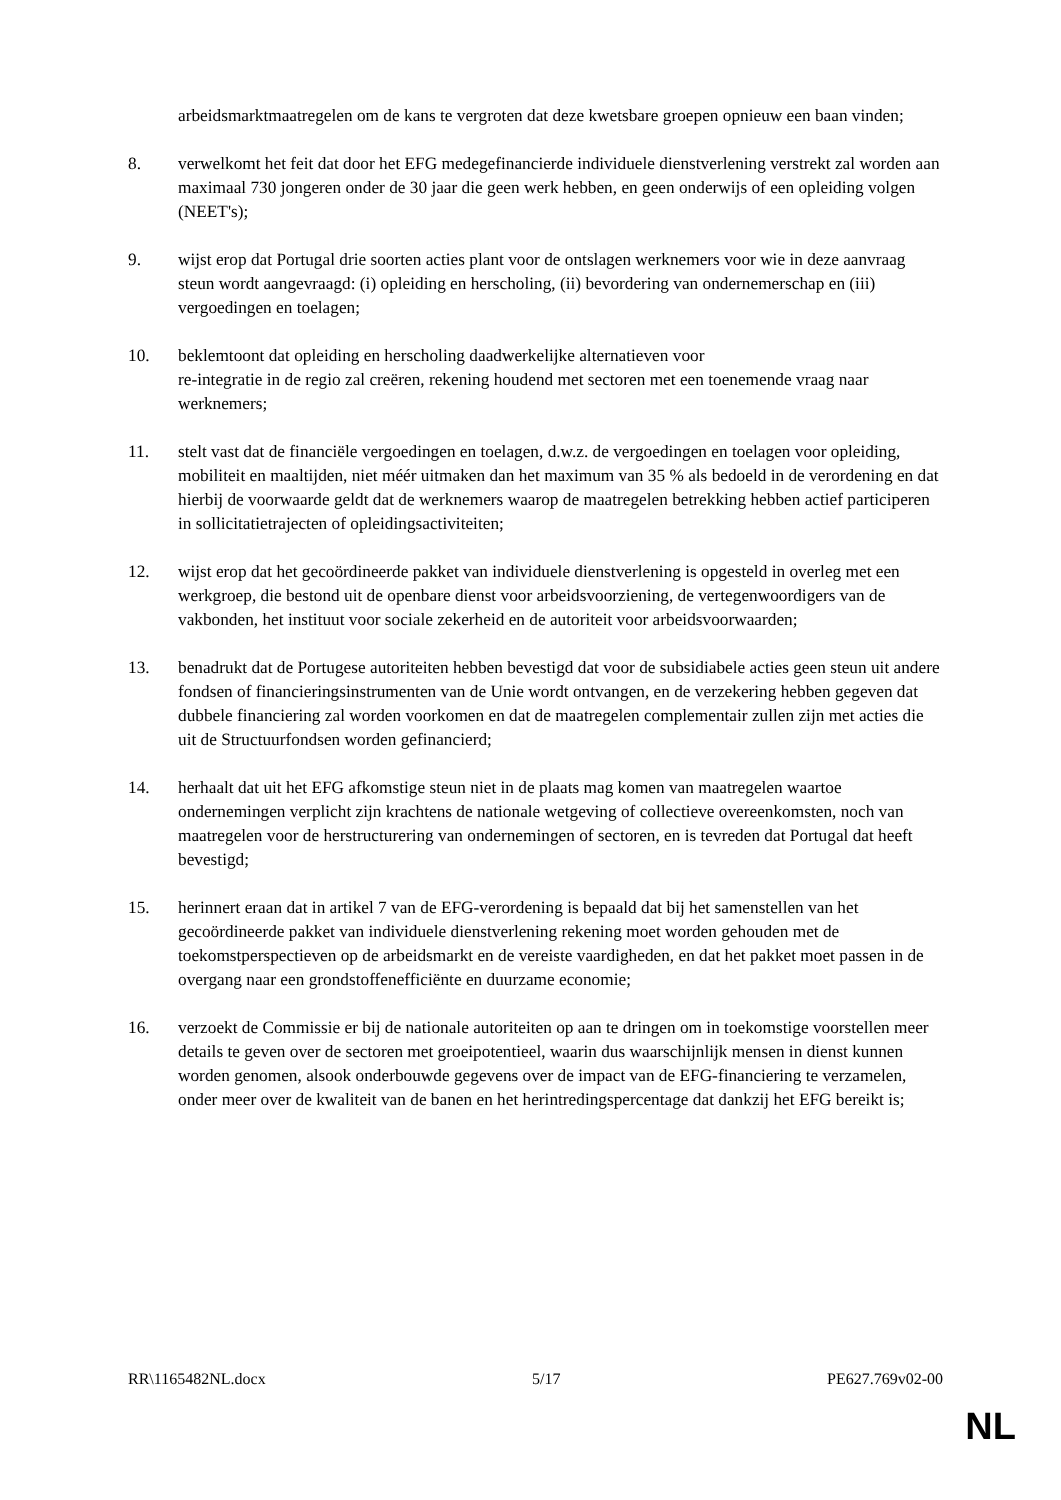arbeidsmarktmaatregelen om de kans te vergroten dat deze kwetsbare groepen opnieuw een baan vinden;
8. verwelkomt het feit dat door het EFG medegefinancierde individuele dienstverlening verstrekt zal worden aan maximaal 730 jongeren onder de 30 jaar die geen werk hebben, en geen onderwijs of een opleiding volgen (NEET's);
9. wijst erop dat Portugal drie soorten acties plant voor de ontslagen werknemers voor wie in deze aanvraag steun wordt aangevraagd: (i) opleiding en herscholing, (ii) bevordering van ondernemerschap en (iii) vergoedingen en toelagen;
10. beklemtoont dat opleiding en herscholing daadwerkelijke alternatieven voor
re-integratie in de regio zal creëren, rekening houdend met sectoren met een toenemende vraag naar werknemers;
11. stelt vast dat de financiële vergoedingen en toelagen, d.w.z. de vergoedingen en toelagen voor opleiding, mobiliteit en maaltijden, niet méér uitmaken dan het maximum van 35 % als bedoeld in de verordening en dat hierbij de voorwaarde geldt dat de werknemers waarop de maatregelen betrekking hebben actief participeren in sollicitatietrajecten of opleidingsactiviteiten;
12. wijst erop dat het gecoördineerde pakket van individuele dienstverlening is opgesteld in overleg met een werkgroep, die bestond uit de openbare dienst voor arbeidsvoorziening, de vertegenwoordigers van de vakbonden, het instituut voor sociale zekerheid en de autoriteit voor arbeidsvoorwaarden;
13. benadrukt dat de Portugese autoriteiten hebben bevestigd dat voor de subsidiabele acties geen steun uit andere fondsen of financieringsinstrumenten van de Unie wordt ontvangen, en de verzekering hebben gegeven dat dubbele financiering zal worden voorkomen en dat de maatregelen complementair zullen zijn met acties die uit de Structuurfondsen worden gefinancierd;
14. herhaalt dat uit het EFG afkomstige steun niet in de plaats mag komen van maatregelen waartoe ondernemingen verplicht zijn krachtens de nationale wetgeving of collectieve overeenkomsten, noch van maatregelen voor de herstructurering van ondernemingen of sectoren, en is tevreden dat Portugal dat heeft bevestigd;
15. herinnert eraan dat in artikel 7 van de EFG-verordening is bepaald dat bij het samenstellen van het gecoördineerde pakket van individuele dienstverlening rekening moet worden gehouden met de toekomstperspectieven op de arbeidsmarkt en de vereiste vaardigheden, en dat het pakket moet passen in de overgang naar een grondstoffenefficiënte en duurzame economie;
16. verzoekt de Commissie er bij de nationale autoriteiten op aan te dringen om in toekomstige voorstellen meer details te geven over de sectoren met groeipotentieel, waarin dus waarschijnlijk mensen in dienst kunnen worden genomen, alsook onderbouwde gegevens over de impact van de EFG-financiering te verzamelen, onder meer over de kwaliteit van de banen en het herintredingspercentage dat dankzij het EFG bereikt is;
RR\1165482NL.docx 5/17 PE627.769v02-00
NL